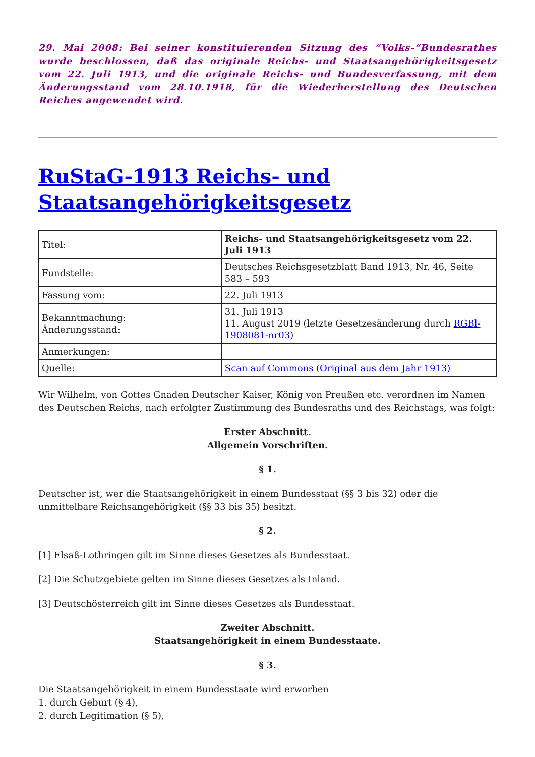29. Mai 2008: Bei seiner konstituierenden Sitzung des “Volks-“Bundesrathes wurde beschlossen, daß das originale Reichs- und Staatsangehörigkeitsgesetz vom 22. Juli 1913, und die originale Reichs- und Bundesverfassung, mit dem Änderungsstand vom 28.10.1918, für die Wiederherstellung des Deutschen Reiches angewendet wird.
RuStaG-1913 Reichs- und Staatsangehörigkeitsgesetz
| Titel: | Reichs- und Staatsangehörigkeitsgesetz vom 22. Juli 1913 |
| Fundstelle: | Deutsches Reichsgesetzblatt Band 1913, Nr. 46, Seite 583 – 593 |
| Fassung vom: | 22. Juli 1913 |
| Bekanntmachung: Änderungsstand: | 31. Juli 1913 11. August 2019 (letzte Gesetzesänderung durch RGBl-1908081-nr03 ) |
| Anmerkungen: | |
| Quelle: | Scan auf Commons (Original aus dem Jahr 1913) |
Wir Wilhelm, von Gottes Gnaden Deutscher Kaiser, König von Preußen etc. verordnen im Namen des Deutschen Reichs, nach erfolgter Zustimmung des Bundesraths und des Reichstags, was folgt:
Erster Abschnitt.
Allgemein Vorschriften.
§ 1.
Deutscher ist, wer die Staatsangehörigkeit in einem Bundesstaat (§§ 3 bis 32) oder die unmittelbare Reichsangehörigkeit (§§ 33 bis 35) besitzt.
§ 2.
[1] Elsaß-Lothringen gilt im Sinne dieses Gesetzes als Bundesstaat.
[2] Die Schutzgebiete gelten im Sinne dieses Gesetzes als Inland.
[3] Deutschösterreich gilt im Sinne dieses Gesetzes als Bundesstaat.
Zweiter Abschnitt.
Staatsangehörigkeit in einem Bundesstaate.
§ 3.
Die Staatsangehörigkeit in einem Bundesstaate wird erworben
1. durch Geburt (§ 4),
2. durch Legitimation (§ 5),